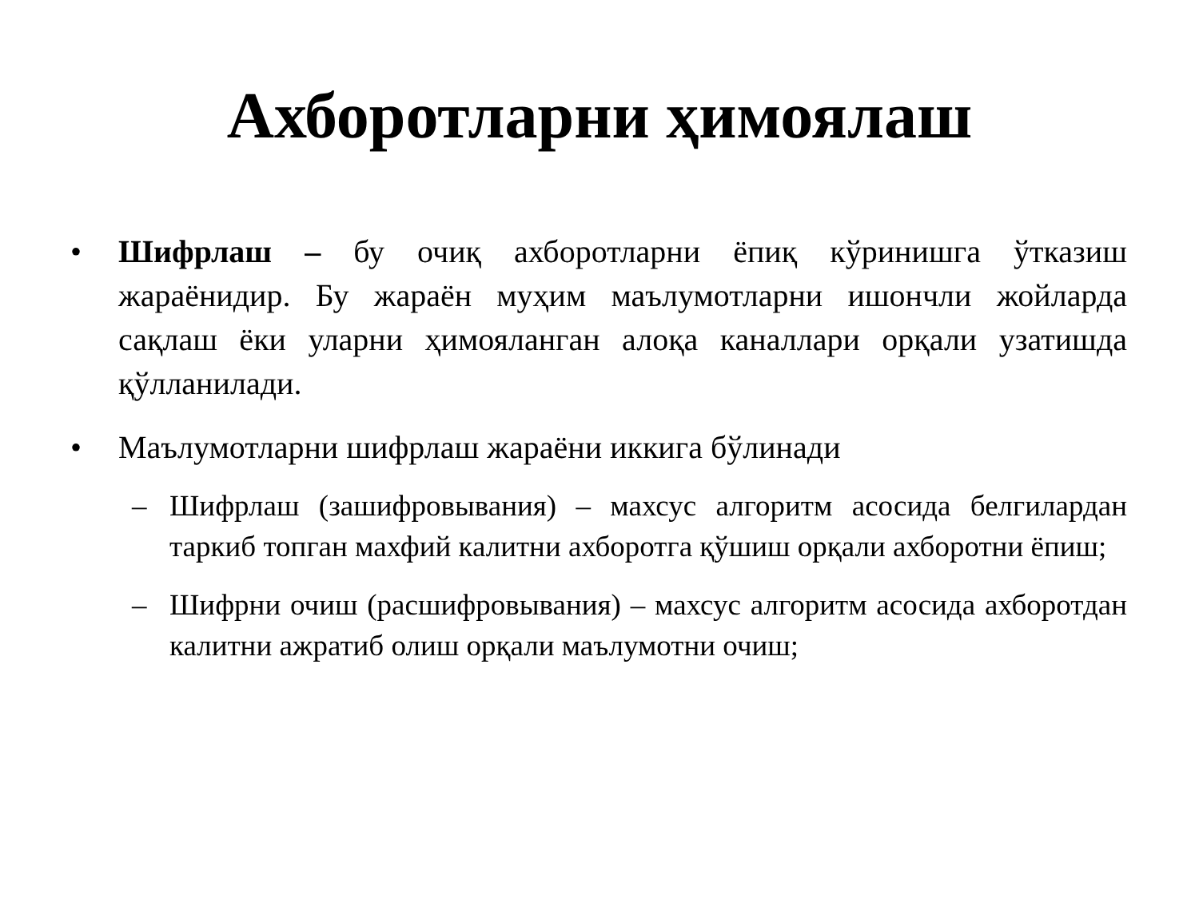Ахборотларни ҳимоялаш
• Шифрлаш – бу очиқ ахборотларни ёпиқ кўринишга ўтказиш жараёнидир. Бу жараён муҳим маълумотларни ишончли жойларда сақлаш ёки уларни ҳимояланган алоқа каналлари орқали узатишда қўлланилади.
• Маълумотларни шифрлаш жараёни иккига бўлинади
– Шифрлаш (зашифровывания) – махсус алгоритм асосида белгилардан таркиб топган махфий калитни ахборотга қўшиш орқали ахборотни ёпиш;
– Шифрни очиш (расшифровывания) – махсус алгоритм асосида ахборотдан калитни ажратиб олиш орқали маълумотни очиш;